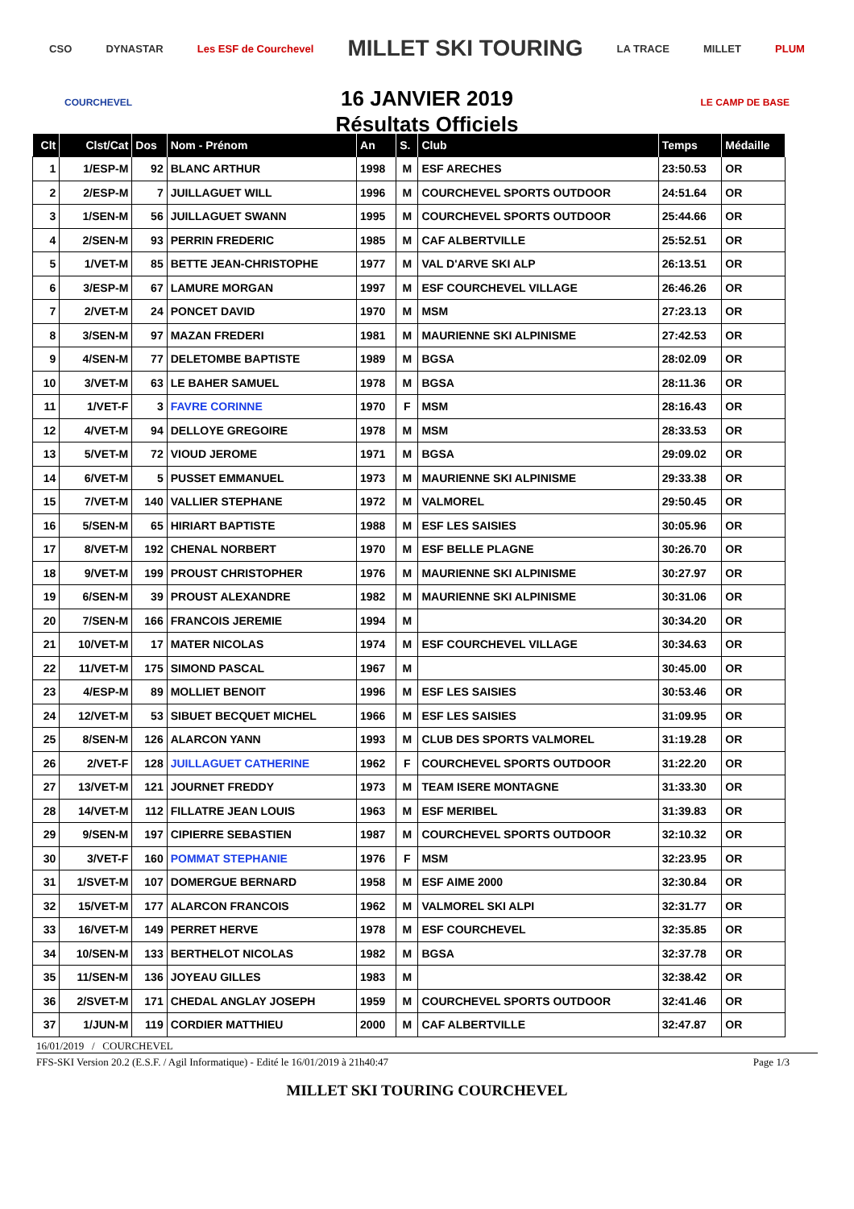CSO DYNASTAR Les ESF de Courchevel MILLET SKI TOURING LA TRACE MILLET PLUM
16 JANVIER 2019
Résultats Officiels
COURCHEVEL LE CAMP DE BASE
| Clt | Clst/Cat | Dos | Nom - Prénom | An | S. | Club | Temps | Médaille |
| --- | --- | --- | --- | --- | --- | --- | --- | --- |
| 1 | 1/ESP-M | 92 | BLANC ARTHUR | 1998 | M | ESF ARECHES | 23:50.53 | OR |
| 2 | 2/ESP-M | 7 | JUILLAGUET WILL | 1996 | M | COURCHEVEL SPORTS OUTDOOR | 24:51.64 | OR |
| 3 | 1/SEN-M | 56 | JUILLAGUET SWANN | 1995 | M | COURCHEVEL SPORTS OUTDOOR | 25:44.66 | OR |
| 4 | 2/SEN-M | 93 | PERRIN FREDERIC | 1985 | M | CAF ALBERTVILLE | 25:52.51 | OR |
| 5 | 1/VET-M | 85 | BETTE JEAN-CHRISTOPHE | 1977 | M | VAL D'ARVE SKI ALP | 26:13.51 | OR |
| 6 | 3/ESP-M | 67 | LAMURE MORGAN | 1997 | M | ESF COURCHEVEL VILLAGE | 26:46.26 | OR |
| 7 | 2/VET-M | 24 | PONCET DAVID | 1970 | M | MSM | 27:23.13 | OR |
| 8 | 3/SEN-M | 97 | MAZAN FREDERI | 1981 | M | MAURIENNE SKI ALPINISME | 27:42.53 | OR |
| 9 | 4/SEN-M | 77 | DELETOMBE BAPTISTE | 1989 | M | BGSA | 28:02.09 | OR |
| 10 | 3/VET-M | 63 | LE BAHER SAMUEL | 1978 | M | BGSA | 28:11.36 | OR |
| 11 | 1/VET-F | 3 | FAVRE CORINNE | 1970 | F | MSM | 28:16.43 | OR |
| 12 | 4/VET-M | 94 | DELLOYE GREGOIRE | 1978 | M | MSM | 28:33.53 | OR |
| 13 | 5/VET-M | 72 | VIOUD JEROME | 1971 | M | BGSA | 29:09.02 | OR |
| 14 | 6/VET-M | 5 | PUSSET EMMANUEL | 1973 | M | MAURIENNE SKI ALPINISME | 29:33.38 | OR |
| 15 | 7/VET-M | 140 | VALLIER STEPHANE | 1972 | M | VALMOREL | 29:50.45 | OR |
| 16 | 5/SEN-M | 65 | HIRIART BAPTISTE | 1988 | M | ESF LES SAISIES | 30:05.96 | OR |
| 17 | 8/VET-M | 192 | CHENAL NORBERT | 1970 | M | ESF BELLE PLAGNE | 30:26.70 | OR |
| 18 | 9/VET-M | 199 | PROUST CHRISTOPHER | 1976 | M | MAURIENNE SKI ALPINISME | 30:27.97 | OR |
| 19 | 6/SEN-M | 39 | PROUST ALEXANDRE | 1982 | M | MAURIENNE SKI ALPINISME | 30:31.06 | OR |
| 20 | 7/SEN-M | 166 | FRANCOIS JEREMIE | 1994 | M | | 30:34.20 | OR |
| 21 | 10/VET-M | 17 | MATER NICOLAS | 1974 | M | ESF COURCHEVEL VILLAGE | 30:34.63 | OR |
| 22 | 11/VET-M | 175 | SIMOND PASCAL | 1967 | M | | 30:45.00 | OR |
| 23 | 4/ESP-M | 89 | MOLLIET BENOIT | 1996 | M | ESF LES SAISIES | 30:53.46 | OR |
| 24 | 12/VET-M | 53 | SIBUET BECQUET MICHEL | 1966 | M | ESF LES SAISIES | 31:09.95 | OR |
| 25 | 8/SEN-M | 126 | ALARCON YANN | 1993 | M | CLUB DES SPORTS VALMOREL | 31:19.28 | OR |
| 26 | 2/VET-F | 128 | JUILLAGUET CATHERINE | 1962 | F | COURCHEVEL SPORTS OUTDOOR | 31:22.20 | OR |
| 27 | 13/VET-M | 121 | JOURNET FREDDY | 1973 | M | TEAM ISERE MONTAGNE | 31:33.30 | OR |
| 28 | 14/VET-M | 112 | FILLATRE JEAN LOUIS | 1963 | M | ESF MERIBEL | 31:39.83 | OR |
| 29 | 9/SEN-M | 197 | CIPIERRE SEBASTIEN | 1987 | M | COURCHEVEL SPORTS OUTDOOR | 32:10.32 | OR |
| 30 | 3/VET-F | 160 | POMMAT STEPHANIE | 1976 | F | MSM | 32:23.95 | OR |
| 31 | 1/SVET-M | 107 | DOMERGUE BERNARD | 1958 | M | ESF AIME 2000 | 32:30.84 | OR |
| 32 | 15/VET-M | 177 | ALARCON FRANCOIS | 1962 | M | VALMOREL SKI ALPI | 32:31.77 | OR |
| 33 | 16/VET-M | 149 | PERRET HERVE | 1978 | M | ESF COURCHEVEL | 32:35.85 | OR |
| 34 | 10/SEN-M | 133 | BERTHELOT NICOLAS | 1982 | M | BGSA | 32:37.78 | OR |
| 35 | 11/SEN-M | 136 | JOYEAU GILLES | 1983 | M | | 32:38.42 | OR |
| 36 | 2/SVET-M | 171 | CHEDAL ANGLAY JOSEPH | 1959 | M | COURCHEVEL SPORTS OUTDOOR | 32:41.46 | OR |
| 37 | 1/JUN-M | 119 | CORDIER MATTHIEU | 2000 | M | CAF ALBERTVILLE | 32:47.87 | OR |
16/01/2019 / COURCHEVEL
FFS-SKI Version 20.2 (E.S.F. / Agil Informatique) - Edité le 16/01/2019 à 21h40:47 Page 1/3
MILLET SKI TOURING COURCHEVEL